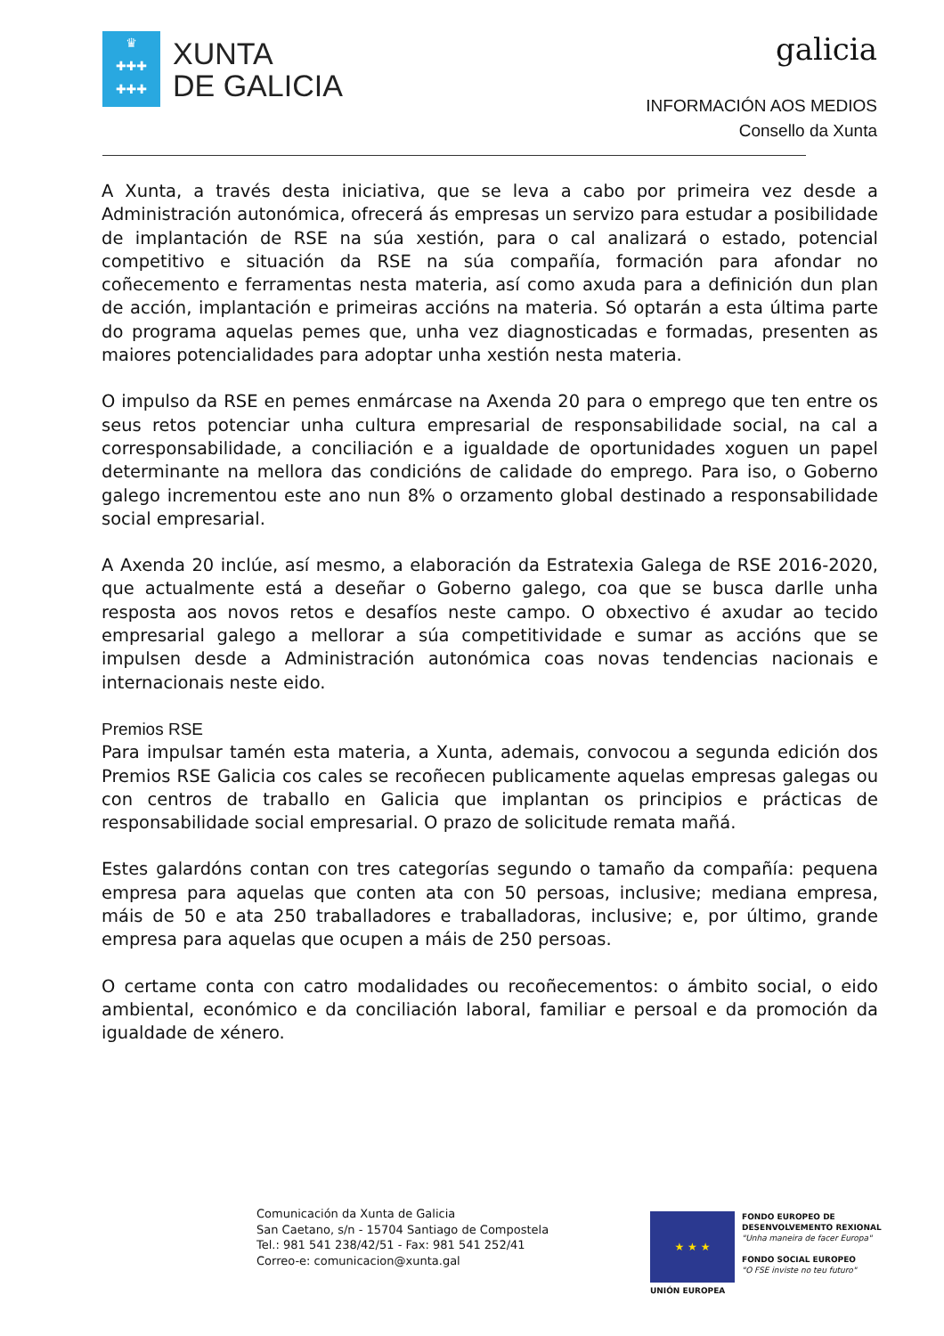♛
✚✚✚
✚✚✚
XUNTA
DE GALICIA
galicia
INFORMACIÓN AOS MEDIOS
Consello da Xunta
A Xunta, a través desta iniciativa, que se leva a cabo por primeira vez desde a Administración autonómica, ofrecerá ás empresas un servizo para estudar a posibilidade de implantación de RSE na súa xestión, para o cal analizará o estado, potencial competitivo e situación da RSE na súa compañía, formación para afondar no coñecemento e ferramentas nesta materia, así como axuda para a definición dun plan de acción, implantación e primeiras accións na materia. Só optarán a esta última parte do programa aquelas pemes que, unha vez diagnosticadas e formadas, presenten as maiores potencialidades para adoptar unha xestión nesta materia.
O impulso da RSE en pemes enmárcase na Axenda 20 para o emprego que ten entre os seus retos potenciar unha cultura empresarial de responsabilidade social, na cal a corresponsabilidade, a conciliación e a igualdade de oportunidades xoguen un papel determinante na mellora das condicións de calidade do emprego. Para iso, o Goberno galego incrementou este ano nun 8% o orzamento global destinado a responsabilidade social empresarial.
A Axenda 20 inclúe, así mesmo, a elaboración da Estratexia Galega de RSE 2016-2020, que actualmente está a deseñar o Goberno galego, coa que se busca darlle unha resposta aos novos retos e desafíos neste campo. O obxectivo é axudar ao tecido empresarial galego a mellorar a súa competitividade e sumar as accións que se impulsen desde a Administración autonómica coas novas tendencias nacionais e internacionais neste eido.
Premios RSE
Para impulsar tamén esta materia, a Xunta, ademais, convocou a segunda edición dos Premios RSE Galicia cos cales se recoñecen publicamente aquelas empresas galegas ou con centros de traballo en Galicia que implantan os principios e prácticas de responsabilidade social empresarial. O prazo de solicitude remata mañá.
Estes galardóns contan con tres categorías segundo o tamaño da compañía: pequena empresa para aquelas que conten ata con 50 persoas, inclusive; mediana empresa, máis de 50 e ata 250 traballadores e traballadoras, inclusive; e, por último, grande empresa para aquelas que ocupen a máis de 250 persoas.
O certame conta con catro modalidades ou recoñecementos: o ámbito social, o eido ambiental, económico e da conciliación laboral, familiar e persoal e da promoción da igualdade de xénero.
Comunicación da Xunta de Galicia
San Caetano, s/n - 15704 Santiago de Compostela
Tel.: 981 541 238/42/51 - Fax: 981 541 252/41
Correo-e: comunicacion@xunta.gal
★ ★ ★
UNIÓN EUROPEA
FONDO EUROPEO DE
DESENVOLVEMENTO REXIONAL
"Unha maneira de facer Europa"
FONDO SOCIAL EUROPEO
"O FSE inviste no teu futuro"